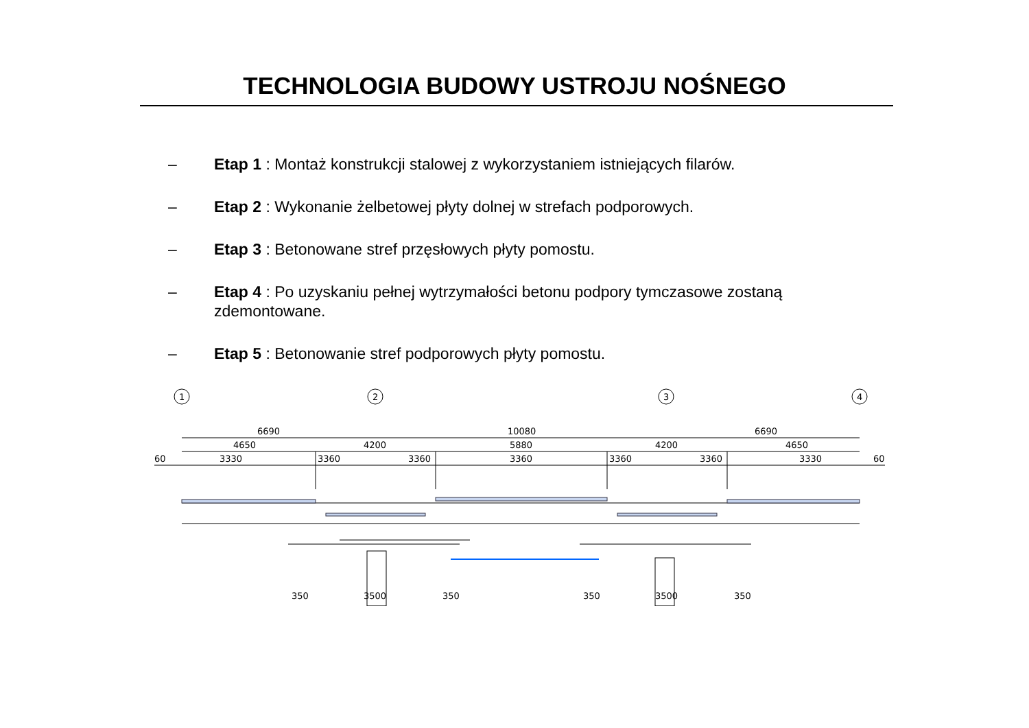TECHNOLOGIA BUDOWY USTROJU NOŚNEGO
– Etap 1 : Montaż konstrukcji stalowej z wykorzystaniem istniejących filarów.
– Etap 2 : Wykonanie żelbetowej płyty dolnej w strefach podporowych.
– Etap 3 : Betonowane stref przęsłowych płyty pomostu.
– Etap 4 : Po uzyskaniu pełnej wytrzymałości betonu podpory tymczasowe zostaną zdemontowane.
– Etap 5 : Betonowanie stref podporowych płyty pomostu.
6690
10080
6690
4650
4200
5880
4200
4650
60
3330
3360
3360
3360
3360
3360
3330
60
350
3500
350
350
3500
350
1
2
3
4